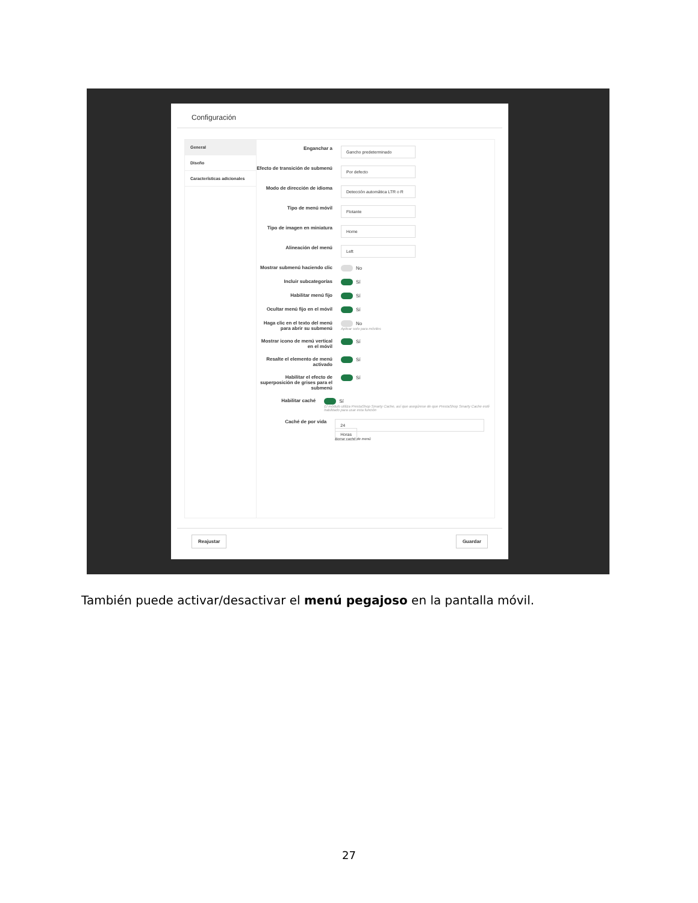Configuración
General
Diseño
Características adicionales
Enganchar a
Gancho predeterminado
Efecto de transición de submenú
Por defecto
Modo de dirección de idioma
Detección automática LTR o R
Tipo de menú móvil
Flotante
Tipo de imagen en miniatura
Home
Alineación del menú
Left
Mostrar submenú haciendo clic
No
Incluir subcategorías Sí
Habilitar menú fijo Sí
Ocultar menú fijo en el móvil
Sí
Haga clic en el texto del menú para abrir su submenú
No
Aplicar solo para móviles
Mostrar icono de menú vertical en el móvil
Sí
Resalte el elemento de menú activado
Sí
Habilitar el efecto de superposición de grises para el submenú
Sí
Habilitar caché Sí
El módulo utiliza PrestaShop Smarty Cache, así que asegúrese de que PrestaShop Smarty Cache esté habilitado para usar esta función
Caché de por vida
24
Horas
Borrar caché de menú
Reajustar Guardar
También puede activar/desactivar el menú pegajoso en la pantalla móvil.
27